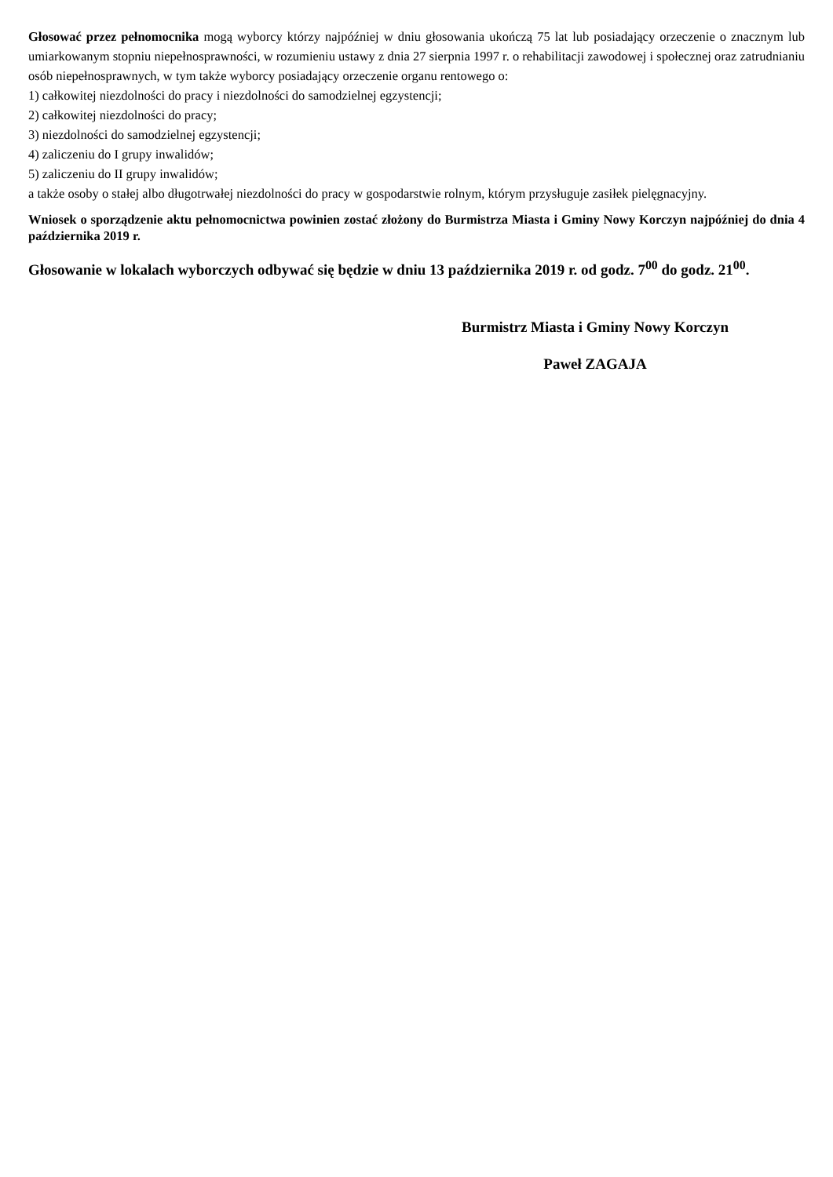Głosować przez pełnomocnika mogą wyborcy którzy najpóźniej w dniu głosowania ukończą 75 lat lub posiadający orzeczenie o znacznym lub umiarkowanym stopniu niepełnosprawności, w rozumieniu ustawy z dnia 27 sierpnia 1997 r. o rehabilitacji zawodowej i społecznej oraz zatrudnianiu osób niepełnosprawnych, w tym także wyborcy posiadający orzeczenie organu rentowego o:
1) całkowitej niezdolności do pracy i niezdolności do samodzielnej egzystencji;
2) całkowitej niezdolności do pracy;
3) niezdolności do samodzielnej egzystencji;
4) zaliczeniu do I grupy inwalidów;
5) zaliczeniu do II grupy inwalidów;
a także osoby o stałej albo długotrwałej niezdolności do pracy w gospodarstwie rolnym, którym przysługuje zasiłek pielęgnacyjny.
Wniosek o sporządzenie aktu pełnomocnictwa powinien zostać złożony do Burmistrza Miasta i Gminy Nowy Korczyn najpóźniej do dnia 4 października 2019 r.
Głosowanie w lokalach wyborczych odbywać się będzie w dniu 13 października 2019 r. od godz. 7<sup>00</sup> do godz. 21<sup>00</sup>.
Burmistrz Miasta i Gminy Nowy Korczyn
Paweł ZAGAJA